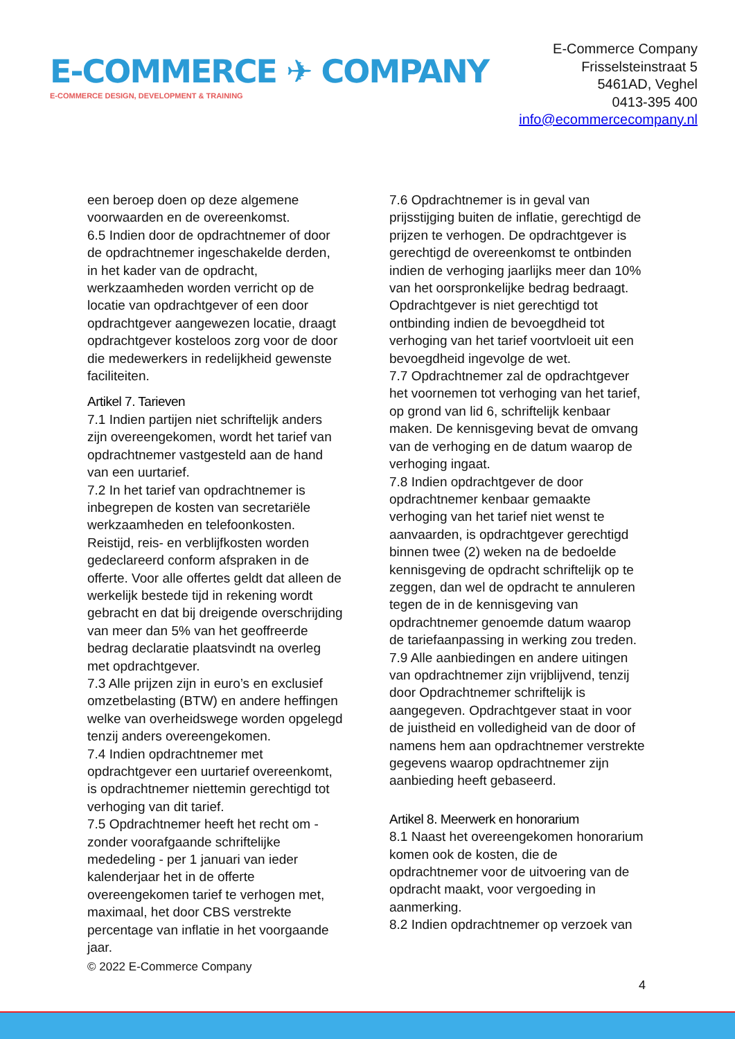E-COMMERCE ✈ COMPANY
E-COMMERCE DESIGN, DEVELOPMENT & TRAINING
E-Commerce Company
Frisselsteinstraat 5
5461AD, Veghel
0413-395 400
info@ecommercecompany.nl
een beroep doen op deze algemene voorwaarden en de overeenkomst.
6.5 Indien door de opdrachtnemer of door de opdrachtnemer ingeschakelde derden, in het kader van de opdracht, werkzaamheden worden verricht op de locatie van opdrachtgever of een door opdrachtgever aangewezen locatie, draagt opdrachtgever kosteloos zorg voor de door die medewerkers in redelijkheid gewenste faciliteiten.
Artikel 7. Tarieven
7.1 Indien partijen niet schriftelijk anders zijn overeengekomen, wordt het tarief van opdrachtnemer vastgesteld aan de hand van een uurtarief.
7.2 In het tarief van opdrachtnemer is inbegrepen de kosten van secretariële werkzaamheden en telefoonkosten. Reistijd, reis- en verblijfkosten worden gedeclareerd conform afspraken in de offerte. Voor alle offertes geldt dat alleen de werkelijk bestede tijd in rekening wordt gebracht en dat bij dreigende overschrijding van meer dan 5% van het geoffreerde bedrag declaratie plaatsvindt na overleg met opdrachtgever.
7.3 Alle prijzen zijn in euro’s en exclusief omzetbelasting (BTW) en andere heffingen welke van overheidswege worden opgelegd tenzij anders overeengekomen.
7.4 Indien opdrachtnemer met opdrachtgever een uurtarief overeenkomt, is opdrachtnemer niettemin gerechtigd tot verhoging van dit tarief.
7.5 Opdrachtnemer heeft het recht om - zonder voorafgaande schriftelijke mededeling - per 1 januari van ieder kalenderjaar het in de offerte overeengekomen tarief te verhogen met, maximaal, het door CBS verstrekte percentage van inflatie in het voorgaande jaar.
7.6 Opdrachtnemer is in geval van prijsstijging buiten de inflatie, gerechtigd de prijzen te verhogen. De opdrachtgever is gerechtigd de overeenkomst te ontbinden indien de verhoging jaarlijks meer dan 10% van het oorspronkelijke bedrag bedraagt. Opdrachtgever is niet gerechtigd tot ontbinding indien de bevoegdheid tot verhoging van het tarief voortvloeit uit een bevoegdheid ingevolge de wet.
7.7 Opdrachtnemer zal de opdrachtgever het voornemen tot verhoging van het tarief, op grond van lid 6, schriftelijk kenbaar maken. De kennisgeving bevat de omvang van de verhoging en de datum waarop de verhoging ingaat.
7.8 Indien opdrachtgever de door opdrachtnemer kenbaar gemaakte verhoging van het tarief niet wenst te aanvaarden, is opdrachtgever gerechtigd binnen twee (2) weken na de bedoelde kennisgeving de opdracht schriftelijk op te zeggen, dan wel de opdracht te annuleren tegen de in de kennisgeving van opdrachtnemer genoemde datum waarop de tariefaanpassing in werking zou treden.
7.9 Alle aanbiedingen en andere uitingen van opdrachtnemer zijn vrijblijvend, tenzij door Opdrachtnemer schriftelijk is aangegeven. Opdrachtgever staat in voor de juistheid en volledigheid van de door of namens hem aan opdrachtnemer verstrekte gegevens waarop opdrachtnemer zijn aanbieding heeft gebaseerd.
Artikel 8. Meerwerk en honorarium
8.1 Naast het overeengekomen honorarium komen ook de kosten, die de opdrachtnemer voor de uitvoering van de opdracht maakt, voor vergoeding in aanmerking.
8.2 Indien opdrachtnemer op verzoek van
© 2022 E-Commerce Company
4